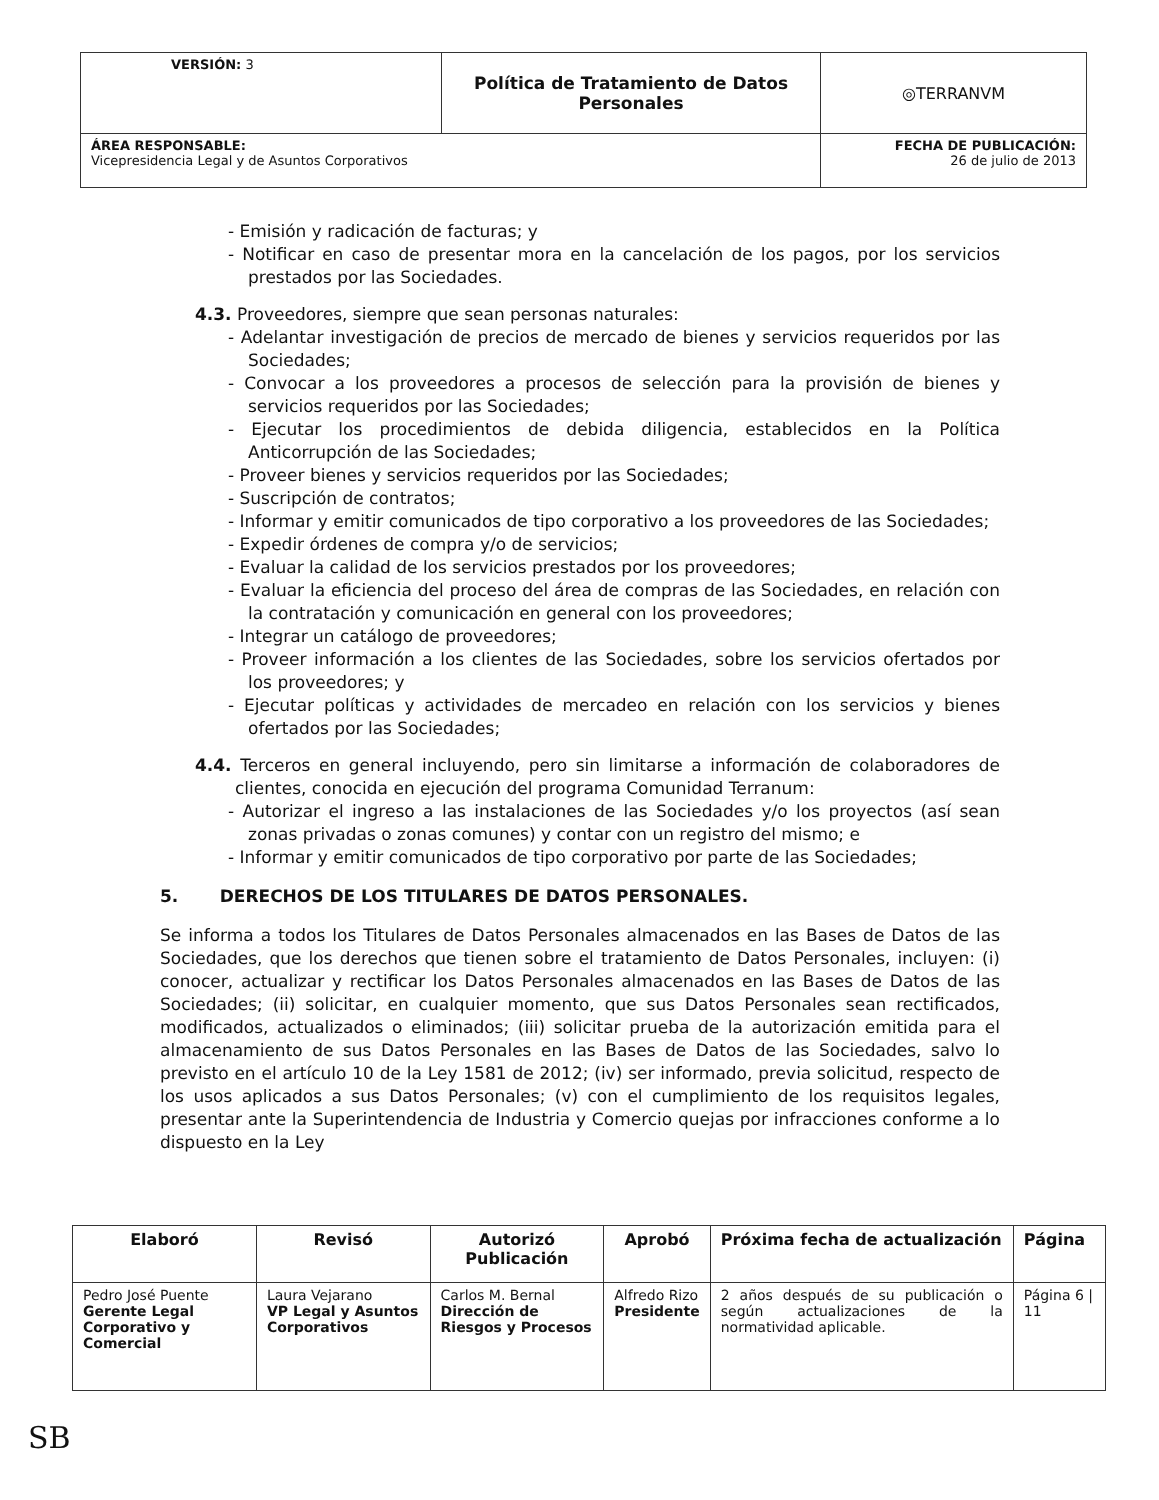| VERSIÓN: 3 | Política de Tratamiento de Datos Personales | ◎TERRANVM |
| ÁREA RESPONSABLE: Vicepresidencia Legal y de Asuntos Corporativos | | FECHA DE PUBLICACIÓN: 26 de julio de 2013 |
- Emisión y radicación de facturas; y
- Notificar en caso de presentar mora en la cancelación de los pagos, por los servicios prestados por las Sociedades.
4.3. Proveedores, siempre que sean personas naturales:
- Adelantar investigación de precios de mercado de bienes y servicios requeridos por las Sociedades;
- Convocar a los proveedores a procesos de selección para la provisión de bienes y servicios requeridos por las Sociedades;
- Ejecutar los procedimientos de debida diligencia, establecidos en la Política Anticorrupción de las Sociedades;
- Proveer bienes y servicios requeridos por las Sociedades;
- Suscripción de contratos;
- Informar y emitir comunicados de tipo corporativo a los proveedores de las Sociedades;
- Expedir órdenes de compra y/o de servicios;
- Evaluar la calidad de los servicios prestados por los proveedores;
- Evaluar la eficiencia del proceso del área de compras de las Sociedades, en relación con la contratación y comunicación en general con los proveedores;
- Integrar un catálogo de proveedores;
- Proveer información a los clientes de las Sociedades, sobre los servicios ofertados por los proveedores; y
- Ejecutar políticas y actividades de mercadeo en relación con los servicios y bienes ofertados por las Sociedades;
4.4. Terceros en general incluyendo, pero sin limitarse a información de colaboradores de clientes, conocida en ejecución del programa Comunidad Terranum:
- Autorizar el ingreso a las instalaciones de las Sociedades y/o los proyectos (así sean zonas privadas o zonas comunes) y contar con un registro del mismo; e
- Informar y emitir comunicados de tipo corporativo por parte de las Sociedades;
5. DERECHOS DE LOS TITULARES DE DATOS PERSONALES.
Se informa a todos los Titulares de Datos Personales almacenados en las Bases de Datos de las Sociedades, que los derechos que tienen sobre el tratamiento de Datos Personales, incluyen: (i) conocer, actualizar y rectificar los Datos Personales almacenados en las Bases de Datos de las Sociedades; (ii) solicitar, en cualquier momento, que sus Datos Personales sean rectificados, modificados, actualizados o eliminados; (iii) solicitar prueba de la autorización emitida para el almacenamiento de sus Datos Personales en las Bases de Datos de las Sociedades, salvo lo previsto en el artículo 10 de la Ley 1581 de 2012; (iv) ser informado, previa solicitud, respecto de los usos aplicados a sus Datos Personales; (v) con el cumplimiento de los requisitos legales, presentar ante la Superintendencia de Industria y Comercio quejas por infracciones conforme a lo dispuesto en la Ley
| Elaboró | Revisó | Autorizó Publicación | Aprobó | Próxima fecha de actualización | Página |
| --- | --- | --- | --- | --- | --- |
| Pedro José Puente Gerente Legal Corporativo y Comercial | Laura Vejarano VP Legal y Asuntos Corporativos | Carlos M. Bernal Dirección de Riesgos y Procesos | Alfredo Rizo Presidente | 2 años después de su publicación o según actualizaciones de la normatividad aplicable. | Página 6 / 11 |
SB